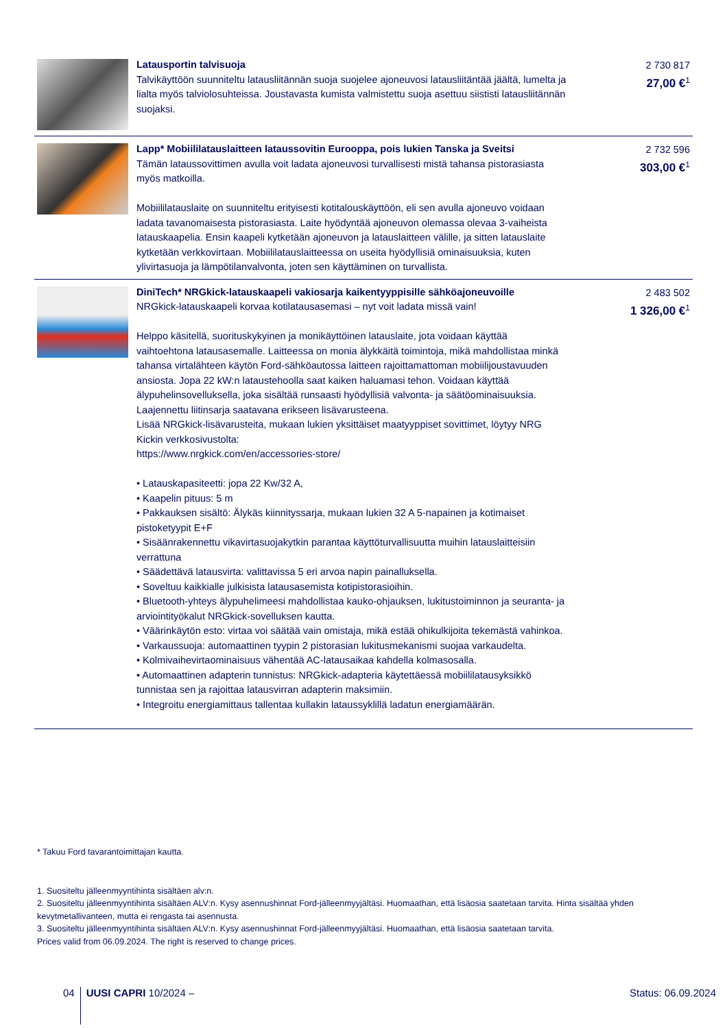Latausportin talvisuoja
Talvikäyttöön suunniteltu latausliitännän suoja suojelee ajoneuvosi latausliitäntää jäältä, lumelta ja lialta myös talviolosuhteissa. Joustavasta kumista valmistettu suoja asettuu siististi latausliitännän suojaksi.
2 730 817
27,00 €<sup>1</sup>
Lapp* Mobiililatauslaitteen lataussovitin Eurooppa, pois lukien Tanska ja Sveitsi
Tämän lataussovittimen avulla voit ladata ajoneuvosi turvallisesti mistä tahansa pistorasiasta myös matkoilla.
Mobiililatauslaite on suunniteltu erityisesti kotitalouskäyttöön, eli sen avulla ajoneuvo voidaan ladata tavanomaisesta pistorasiasta. Laite hyödyntää ajoneuvon olemassa olevaa 3-vaiheista latauskaapelia. Ensin kaapeli kytketään ajoneuvon ja latauslaitteen välille, ja sitten latauslaite kytketään verkkovirtaan. Mobiililatauslaitteessa on useita hyödyllisiä ominaisuuksia, kuten ylivirtasuoja ja lämpötilanvalvonta, joten sen käyttäminen on turvallista.
2 732 596
303,00 €<sup>1</sup>
DiniTech* NRGkick-latauskaapeli vakiosarja kaikentyyppisille sähköajoneuvoille
NRGkick-latauskaapeli korvaa kotilatausasemasi – nyt voit ladata missä vain!
Helppo käsitellä, suorituskykyinen ja monikäyttöinen latauslaite, jota voidaan käyttää vaihtoehtona latausasemalle. Laitteessa on monia älykkäitä toimintoja, mikä mahdollistaa minkä tahansa virtalähteen käytön Ford-sähköautossa laitteen rajoittamattoman mobiilijoustavuuden ansiosta. Jopa 22 kW:n lataustehoolla saat kaiken haluamasi tehon. Voidaan käyttää älypuhelinsovelluksella, joka sisältää runsaasti hyödyllisiä valvonta- ja säätöominaisuuksia. Laajennettu liitinsarja saatavana erikseen lisävarusteena.
Lisää NRGkick-lisävarusteita, mukaan lukien yksittäiset maatyyppiset sovittimet, löytyy NRG Kickin verkkosivustolta:
https://www.nrgkick.com/en/accessories-store/
• Latauskapasiteetti: jopa 22 Kw/32 A,
• Kaapelin pituus: 5 m
• Pakkauksen sisältö: Älykäs kiinnityssarja, mukaan lukien 32 A 5-napainen ja kotimaiset pistoketyypit E+F
• Sisäänrakennettu vikavirtasuojakytkin parantaa käyttöturvallisuutta muihin latauslaitteisiin verrattuna
• Säädettävä latausvirta: valittavissa 5 eri arvoa napin painalluksella.
• Soveltuu kaikkialle julkisista latausasemista kotipistorasioihin.
• Bluetooth-yhteys älypuhelimeesi mahdollistaa kauko-ohjauksen, lukitustoiminnon ja seuranta- ja arviointityökalut NRGkick-sovelluksen kautta.
• Väärinkäytön esto: virtaa voi säätää vain omistaja, mikä estää ohikulkijoita tekemästä vahinkoa.
• Varkaussuoja: automaattinen tyypin 2 pistorasian lukitusmekanismi suojaa varkaudelta.
• Kolmivaihevirtaominaisuus vähentää AC-latausaikaa kahdella kolmasosalla.
• Automaattinen adapterin tunnistus: NRGkick-adapteria käytettäessä mobiililatausyksikkö tunnistaa sen ja rajoittaa latausvirran adapterin maksimiin.
• Integroitu energiamittaus tallentaa kullakin lataussyklillä ladatun energiamäärän.
2 483 502
1 326,00 €<sup>1</sup>
* Takuu Ford tavarantoimittajan kautta.
1. Suositeltu jälleenmyyntihinta sisältäen alv:n.
2. Suositeltu jälleenmyyntihinta sisältäen ALV:n. Kysy asennushinnat Ford-jälleenmyyjältäsi. Huomaathan, että lisäosia saatetaan tarvita. Hinta sisältää yhden kevytmetallivanteen, mutta ei rengasta tai asennusta.
3. Suositeltu jälleenmyyntihinta sisältäen ALV:n. Kysy asennushinnat Ford-jälleenmyyjältäsi. Huomaathan, että lisäosia saatetaan tarvita.
Prices valid from 06.09.2024. The right is reserved to change prices.
04 UUSI CAPRI 10/2024 – Status: 06.09.2024